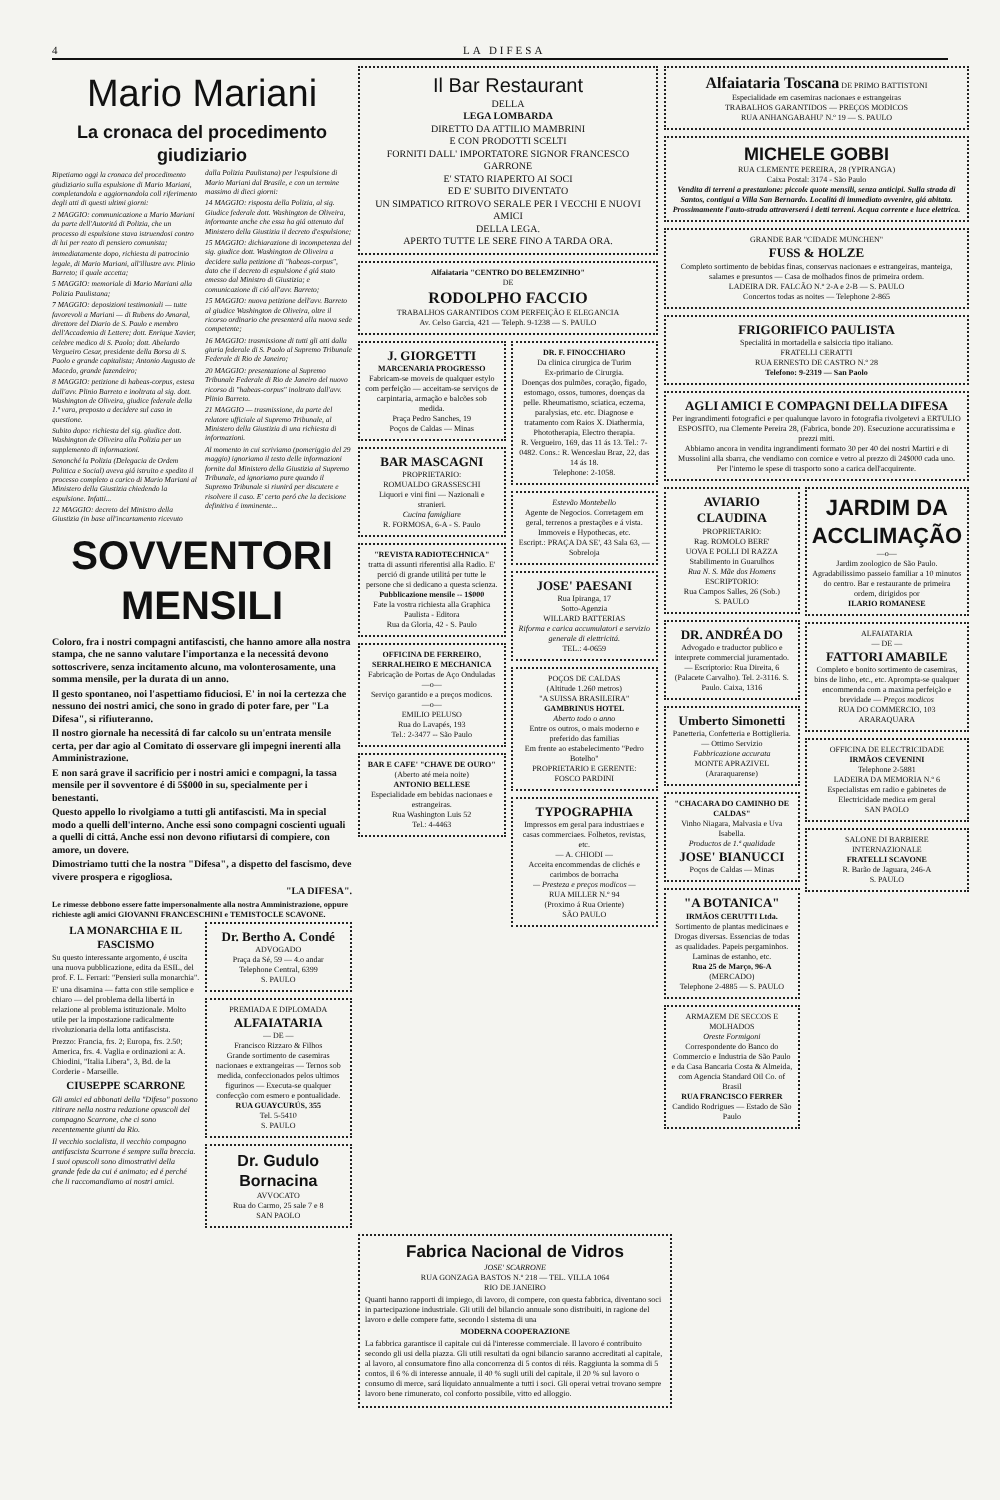4 LA DIFESA
Mario Mariani
La cronaca del procedimento giudiziario
Ripetiamo oggi la cronaca del procedimento giudiziario sulla espulsione di Mario Mariani, completandola e aggiornandola coll riferimento degli atti di questi ultimi giorni:
2 MAGGIO: communicazione a Mario Mariani da parte dell'Autoritá di Polizia, che un processo di espulsione stava istruendosi contro di lui per reato di pensiero comunista;
immediatamente dopo, richiesta di patrocinio legale, di Mario Mariani, all'illustre avv. Plinio Barreto; il quale accetta;
5 MAGGIO: memoriale di Mario Mariani alla Polizia Paulistana;
7 MAGGIO: deposizioni testimoniali — tutte favorevoli a Mariani — di Rubens do Amaral, direttore del Diario de S. Paulo e membro dell'Accademia di Lettere; dott. Enrique Xavier, celebre medico di S. Paolo; dott. Abelardo Vergueiro Cesar, presidente della Borsa di S. Paolo e grande capitalista; Antonio Augusto de Macedo, grande fazendeiro;
8 MAGGIO: petizione di habeas-corpus, estesa dall'avv. Plinio Barreto e inoltrata al sig. dott. Washington de Oliveira, giudice federale della 1.ª vara, preposto a decidere sul caso in questione.
Subito dopo: richiesta del sig. giudice dott. Washington de Oliveira alla Polizia per un supplemento di informazioni.
Senonché la Polizia (Delegacia de Ordem Politica e Social) aveva giá istruito e spedito il processo completo a carico di Mario Mariani al Ministero della Giustizia chiedendo la espulsione. Infatti...
12 MAGGIO: decreto del Ministro della Giustizia (in base all'incartamento ricevuto dalla Polizia Paulistana) per l'espulsione di Mario Mariani dal Brasile, e con un termine massimo di dieci giorni:
14 MAGGIO: risposta della Polizia, al sig. Giudice federale dott. Washington de Oliveira, informante anche che essa ha giá ottenuto dal Ministero della Giustizia il decreto d'espulsione;
15 MAGGIO: dichiarazione di incompetenza del sig. giudice dott. Washington de Oliveira a decidere sulla petizione di "habeas-corpus", dato che il decreto di espulsione é giá stato emesso dal Ministro di Giustizia; e comunicazione di ció all'avv. Barreto;
15 MAGGIO: nuova petizione dell'avv. Barreto al giudice Washington de Oliveira, oltre il ricorso ordinario che presenterá alla nuova sede competente;
16 MAGGIO: trasmissione di tutti gli atti dalla giuria federale di S. Paolo al Supremo Tribunale Federale di Rio de Janeiro;
20 MAGGIO: presentazione al Supremo Tribunale Federale di Rio de Janeiro del nuovo ricorso di "habeas-corpus" inoltrato dall'avv. Plinio Barreto.
21 MAGGIO — trasmissione, da parte del relatore ufficiale al Supremo Tribunale, al Ministero della Giustizia di una richiesta di informazioni.
Al momento in cui scriviamo (pomeriggio del 29 maggio) ignoriamo il testo delle informazioni fornite dal Ministero della Giustizia al Supremo Tribunale, ed ignoriamo pure quando il Supremo Tribunale si riunirá per discutere e risolvere il caso. E' certo peró che la decisione definitiva é imminente...
SOVVENTORI MENSILI
Coloro, fra i nostri compagni antifascisti, che hanno amore alla nostra stampa, che ne sanno valutare l'importanza e la necessitá devono sottoscrivere, senza incitamento alcuno, ma volonterosamente, una somma mensile, per la durata di un anno.
Il gesto spontaneo, noi l'aspettiamo fiduciosi. E' in noi la certezza che nessuno dei nostri amici, che sono in grado di poter fare, per "La Difesa", si rifiuteranno.
Il nostro giornale ha necessitá di far calcolo su un'entrata mensile certa, per dar agio al Comitato di osservare gli impegni inerenti alla Amministrazione.
E non sará grave il sacrificio per i nostri amici e compagni, la tassa mensile per il sovventore é di 5$000 in su, specialmente per i benestanti.
Questo appello lo rivolgiamo a tutti gli antifascisti. Ma in special modo a quelli dell'interno. Anche essi sono compagni coscienti uguali a quelli di cittá. Anche essi non devono rifiutarsi di compiere, con amore, un dovere.
Dimostriamo tutti che la nostra "Difesa", a dispetto del fascismo, deve vivere prospera e rigogliosa.
"LA DIFESA".
Le rimesse debbono essere fatte impersonalmente alla nostra Amministrazione, oppure richieste agli amici GIOVANNI FRANCESCHINI e TEMISTOCLE SCAVONE.
LA MONARCHIA E IL FASCISMO
Su questo interessante argomento, é uscita una nuova pubblicazione, edita da ESIL, del prof. F. L. Ferrari: "Pensieri sulla monarchia".
E' una disamina — fatta con stile semplice e chiaro — del problema della libertá in relazione al problema istituzionale. Molto utile per la impostazione radicalmente rivoluzionaria della lotta antifascista.
Prezzo: Francia, frs. 2; Europa, frs. 2.50; America, frs. 4. Vaglia e ordinazioni a: A. Chiodini, "Italia Libera", 3, Bd. de la Corderie - Marseille.
CIUSEPPE SCARRONE
Gli amici ed abbonati della "Difesa" possono ritirare nella nostra redazione opuscoli del compagno Scarrone, che ci sono recentemente giunti da Rio.
Il vecchio socialista, il vecchio compagno antifascista Scarrone é sempre sulla breccia. I suoi opuscoli sono dimostrativi della grande fede da cui é animato; ed é perché che li raccomandiamo ai nostri amici.
Dr. Bertho A. Condé
ADVOGADO
Praça da Sé, 59 — 4.o andar
Telephone Central, 6399
S. PAULO
PREMIADA E DIPLOMADA
ALFAIATARIA
— DE —
Francisco Rizzaro & Filhos
Grande sortimento de casemiras nacionaes e extrangeiras — Ternos sob medida, confeccionados pelos ultimos figurinos — Executa-se qualquer confecção com esmero e pontualidade.
RUA GUAYCURÚS, 355
Tel. 5-5410
S. PAULO
Dr. Gudulo Bornacina
AVVOCATO
Rua do Carmo, 25 sale 7 e 8
SAN PAOLO
Il Bar Restaurant
DELLA
LEGA LOMBARDA
DIRETTO DA ATTILIO MAMBRINI
E CON PRODOTTI SCELTI
FORNITI DALL' IMPORTATORE SIGNOR FRANCESCO GARRONE
E' STATO RIAPERTO AI SOCI
ED E' SUBITO DIVENTATO
UN SIMPATICO RITROVO SERALE PER I VECCHI E NUOVI AMICI
DELLA LEGA.
APERTO TUTTE LE SERE FINO A TARDA ORA.
Alfaiataria "CENTRO DO BELEMZINHO"
DE
RODOLPHO FACCIO
TRABALHOS GARANTIDOS COM PERFEIÇÃO E ELEGANCIA
Av. Celso Garcia, 421 — Teleph. 9-1238 — S. PAULO
J. GIORGETTI
MARCENARIA PROGRESSO
Fabricam-se moveis de qualquer estylo com perfeição — acceitam-se serviços de carpintaria, armação e balcões sob medida.
Praça Pedro Sanches, 19
Poços de Caldas — Minas
BAR MASCAGNI
PROPRIETARIO:
ROMUALDO GRASSESCHI
Liquori e vini fini — Nazionali e stranieri.
Cucina famigliare
R. FORMOSA, 6-A - S. Paulo
"REVISTA RADIOTECHNICA"
tratta di assunti riferentisi alla Radio. E' perció di grande utilitá per tutte le persone che si dedicano a questa scienza.
Pubblicazione mensile -- 1$000
Fate la vostra richiesta alla Graphica Paulista - Editora
Rua da Gloria, 42 - S. Paulo
OFFICINA DE FERREIRO, SERRALHEIRO E MECHANICA
Fabricação de Portas de Aço Onduladas
—o—
Serviço garantido e a preços modicos.
—o—
EMILIO PELUSO
Rua do Lavapés, 193
Tel.: 2-3477 -- São Paulo
BAR E CAFE' "CHAVE DE OURO"
(Aberto até meia noite)
ANTONIO BELLESE
Especialidade em bebidas nacionaes e estrangeiras.
Rua Washington Luis 52
Tel.: 4-4463
DR. F. FINOCCHIARO
Da clinica cirurgica de Turim
Ex-primario de Cirurgia.
Doenças dos pulmões, coração, figado, estomago, ossos, tumores, doenças da pelle. Rheumatismo, sciatica, eczema, paralysias, etc. etc. Diagnose e tratamento com Raios X. Diathermia, Phototherapia, Electro therapia.
R. Vergueiro, 169, das 11 ás 13. Tel.: 7-0482. Cons.: R. Wenceslau Braz, 22, das 14 ás 18.
Telephone: 2-1058.
Estevão Montebello
Agente de Negocios. Corretagem em geral, terrenos a prestações e á vista. Immoveis e Hypothecas, etc.
Escript.: PRAÇA DA SE', 43 Sala 63, — Sobreloja
JOSE' PAESANI
Rua Ipiranga, 17
Sotto-Agenzia
WILLARD BATTERIAS
Riforma e carica accumulatori e servizio generale di elettricitá.
TEL.: 4-0659
POÇOS DE CALDAS
(Altitude 1.260 metros)
"A SUISSA BRASILEIRA"
GAMBRINUS HOTEL
Aberto todo o anno
Entre os outros, o mais moderno e preferido das familias
Em frente ao estabelecimento "Pedro Botelho"
PROPRIETARIO E GERENTE:
FOSCO PARDINI
TYPOGRAPHIA
Impressos em geral para industriaes e casas commerciaes. Folhetos, revistas, etc.
— A. CHIODI —
Acceita encommendas de clichés e carimbos de borracha
— Presteza e preços modicos —
RUA MILLER N.º 94
(Proximo á Rua Oriente)
SÃO PAULO
Alfaiataria Toscana DE PRIMO BATTISTONI
Especialidade em casemiras nacionaes e estrangeiras
TRABALHOS GARANTIDOS — PREÇOS MODICOS
RUA ANHANGABAHU' N.º 19 — S. PAULO
MICHELE GOBBI
RUA CLEMENTE PEREIRA, 28 (YPIRANGA)
Caixa Postal: 3174 - São Paulo
Vendita di terreni a prestazione: piccole quote mensili, senza anticipi. Sulla strada di Santos, contigui a Villa San Bernardo. Localitá di immediato avvenire, giá abitata. Prossimamente l'auto-strada attraverserá i detti terreni. Acqua corrente e luce elettrica.
GRANDE BAR "CIDADE MUNCHEN"
FUSS & HOLZE
Completo sortimento de bebidas finas, conservas nacionaes e estrangeiras, manteiga, salames e presuntos — Casa de molhados finos de primeira ordem.
LADEIRA DR. FALCÃO N.º 2-A e 2-B — S. PAULO
Concertos todas as noites — Telephone 2-865
FRIGORIFICO PAULISTA
Specialitá in mortadella e salsiccia tipo italiano.
FRATELLI CERATTI
RUA ERNESTO DE CASTRO N.º 28
Telefono: 9-2319 — San Paolo
AGLI AMICI E COMPAGNI DELLA DIFESA
Per ingrandimenti fotografici e per qualunque lavoro in fotografia rivolgetevi a ERTULIO ESPOSITO, rua Clemente Pereira 28, (Fabrica, bonde 20). Esecuzione accuratissima e prezzi miti.
Abbiamo ancora in vendita ingrandimenti formato 30 per 40 dei nostri Martiri e di Mussolini alla sbarra, che vendiamo con cornice e vetro al prezzo di 24$000 cada uno.
Per l'interno le spese di trasporto sono a carica dell'acquirente.
AVIARIO CLAUDINA
PROPRIETARIO:
Rag. ROMOLO BERE'
UOVA E POLLI DI RAZZA
Stabilimento in Guarulhos
Rua N. S. Mãe dos Homens
ESCRIPTORIO:
Rua Campos Salles, 26 (Sob.)
S. PAULO
DR. ANDRÉA DO
Advogado e traductor publico e interprete commercial juramentado. — Escriptorio: Rua Direita, 6 (Palacete Carvalho). Tel. 2-3116. S. Paulo. Caixa, 1316
Umberto Simonetti
Panetteria, Confetteria e Bottiglieria. — Ottimo Servizio
Fabbricazione accurata
MONTE APRAZIVEL
(Araraquarense)
"CHACARA DO CAMINHO DE CALDAS"
Vinho Niagara, Malvasia e Uva Isabella.
Productos de 1.ª qualidade
JOSE' BIANUCCI
Poços de Caldas — Minas
"A BOTANICA"
IRMÃOS CERUTTI Ltda.
Sortimento de plantas medicinaes e Drogas diversas. Essencias de todas as qualidades. Papeis pergaminhos. Laminas de estanho, etc.
Rua 25 de Março, 96-A
(MERCADO)
Telephone 2-4885 — S. PAULO
ARMAZEM DE SECCOS E MOLHADOS
Oreste Formigoni
Correspondente do Banco do Commercio e Industria de São Paulo e da Casa Bancaria Costa & Almeida, com Agencia Standard Oil Co. of Brasil
RUA FRANCISCO FERRER
Candido Rodrigues — Estado de São Paulo
JARDIM DA
ACCLIMAÇÃO
—o—
Jardim zoologico de São Paulo. Agradabilissimo passeio familiar a 10 minutos do centro. Bar e restaurante de primeira ordem, dirigidos por
ILARIO ROMANESE
ALFAIATARIA
— DE —
FATTORI AMABILE
Completo e bonito sortimento de casemiras, bins de linho, etc., etc. Aprompta-se qualquer encommenda com a maxima perfeição e brevidade — Preços modicos
RUA DO COMMERCIO, 103
ARARAQUARA
OFFICINA DE ELECTRICIDADE
IRMÃOS CEVENINI
Telephone 2-5881
LADEIRA DA MEMORIA N.º 6
Especialistas em radio e gabinetes de Electricidade medica em geral
SAN PAOLO
SALONE DI BARBIERE INTERNAZIONALE
FRATELLI SCAVONE
R. Barão de Jaguara, 246-A
S. PAULO
Fabrica Nacional de Vidros
JOSE' SCARRONE
RUA GONZAGA BASTOS N.º 218 — TEL. VILLA 1064
RIO DE JANEIRO
Quanti hanno rapporti di impiego, di lavoro, di compere, con questa fabbrica, diventano soci in partecipazione industriale. Gli utili del bilancio annuale sono distribuiti, in ragione del lavoro e delle compere fatte, secondo l sistema di una
MODERNA COOPERAZIONE
La fabbrica garantisce il capitale cui dá l'interesse commerciale. Il lavoro é contribuito secondo gli usi della piazza. Gli utili resultati da ogni bilancio saranno accreditati al capitale, al lavoro, al consumatore fino alla concorrenza di 5 contos di réis. Raggiunta la somma di 5 contos, il 6 % di interesse annuale, il 40 % sugli utili del capitale, il 20 % sul lavoro o consumo di merce, sará liquidato annualmente a tutti i soci. Gli operai vetrai trovano sempre lavoro bene rimunerato, col conforto possibile, vitto ed alloggio.